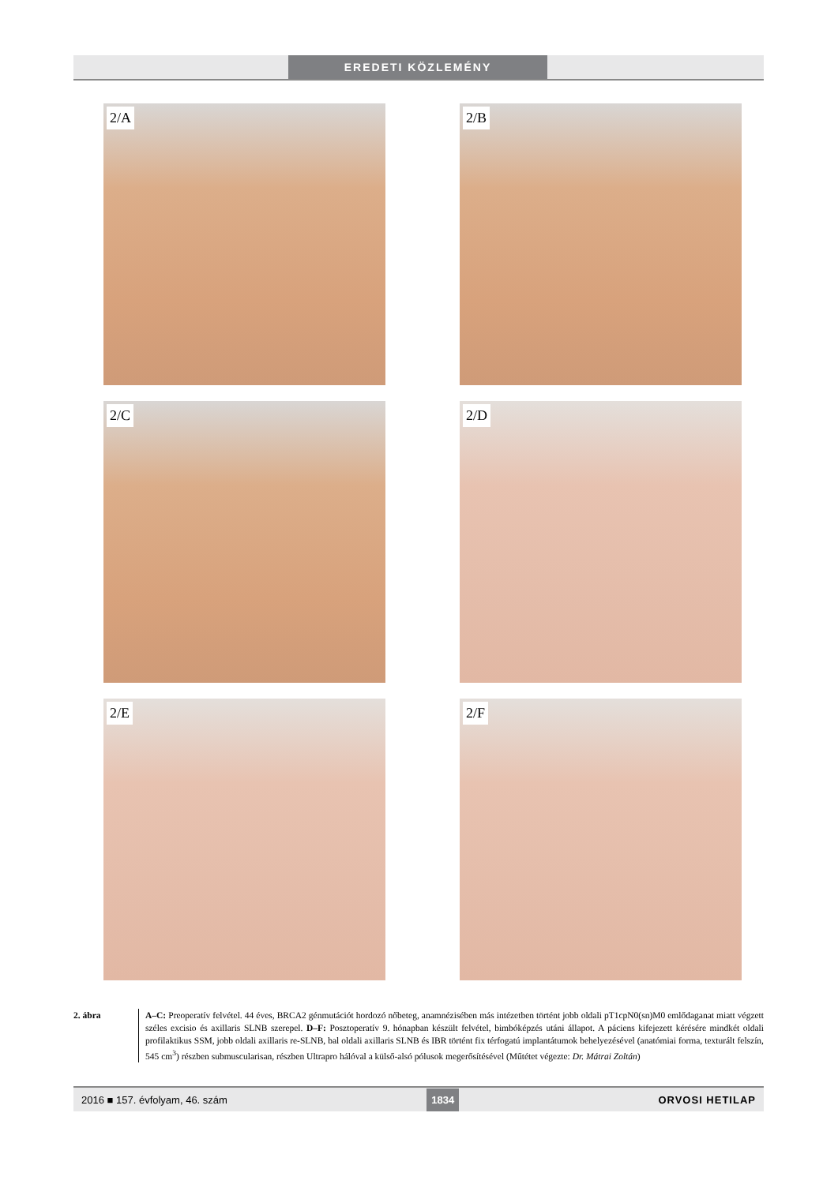EREDETI KÖZLEMÉNY
2/A
2/B
2/C
2/D
2/E
2/F
2. ábra A–C: Preoperatív felvétel. 44 éves, BRCA2 génmutációt hordozó nőbeteg, anamnézisében más intézetben történt jobb oldali pT1cpN0(sn)M0 emlődaganat miatt végzett széles excisio és axillaris SLNB szerepel. D–F: Posztoperatív 9. hónapban készült felvétel, bimbóképzés utáni állapot. A páciens kifejezett kérésére mindkét oldali profilaktikus SSM, jobb oldali axillaris re-SLNB, bal oldali axillaris SLNB és IBR történt fix térfogatú implantátumok behelyezésével (anatómiai forma, texturált felszín, 545 cm<sup>3</sup>) részben submuscularisan, részben Ultrapro hálóval a külső-alsó pólusok megerősítésével (Műtétet végezte: Dr. Mátrai Zoltán)
2016 ■ 157. évfolyam, 46. szám 1834 ORVOSI HETILAP